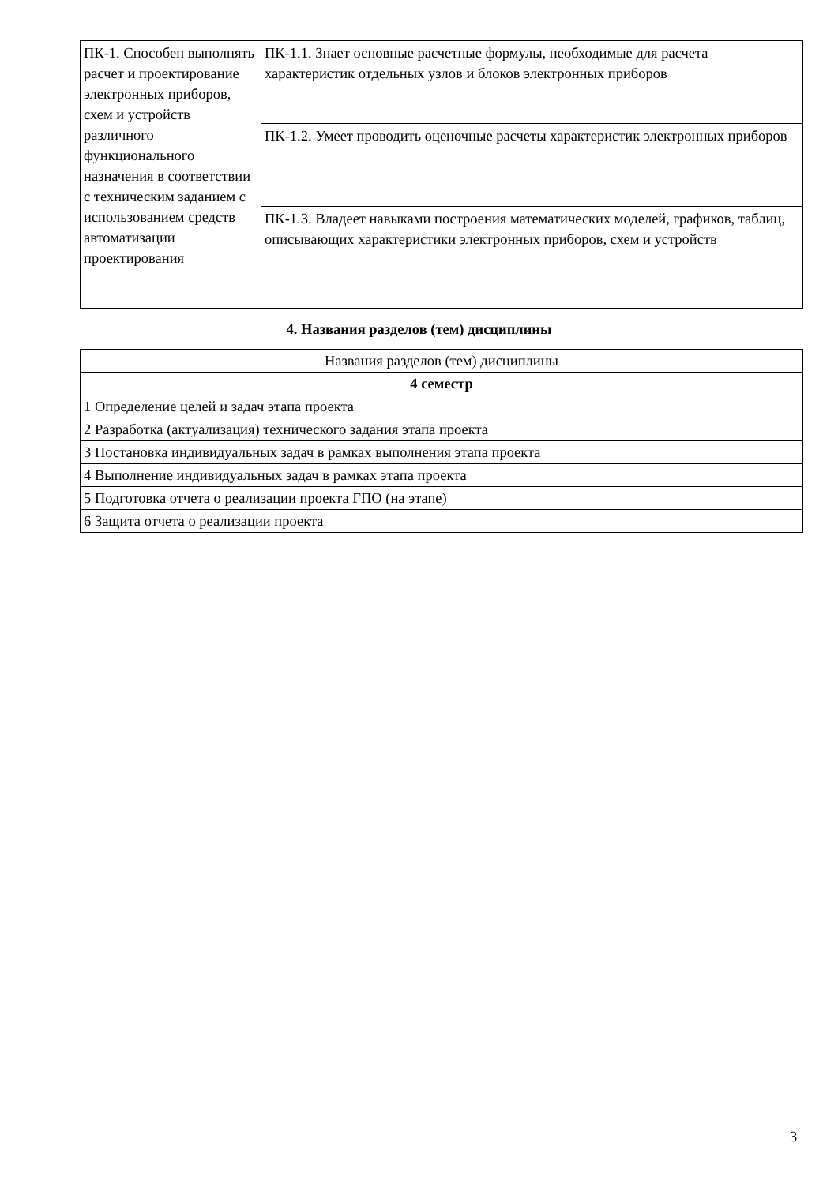| ПК-1. Способен выполнять расчет и проектирование электронных приборов, схем и устройств различного функционального назначения в соответствии с техническим заданием с использованием средств автоматизации проектирования | ПК-1.1. Знает основные расчетные формулы, необходимые для расчета характеристик отдельных узлов и блоков электронных приборов |
| | ПК-1.2. Умеет проводить оценочные расчеты характеристик электронных приборов |
| | ПК-1.3. Владеет навыками построения математических моделей, графиков, таблиц, описывающих характеристики электронных приборов, схем и устройств |
4. Названия разделов (тем) дисциплины
| Названия разделов (тем) дисциплины |
| 4 семестр |
| 1 Определение целей и задач этапа проекта |
| 2 Разработка (актуализация) технического задания этапа проекта |
| 3 Постановка индивидуальных задач в рамках выполнения этапа проекта |
| 4 Выполнение индивидуальных задач в рамках этапа проекта |
| 5 Подготовка отчета о реализации проекта ГПО (на этапе) |
| 6 Защита отчета о реализации проекта |
3